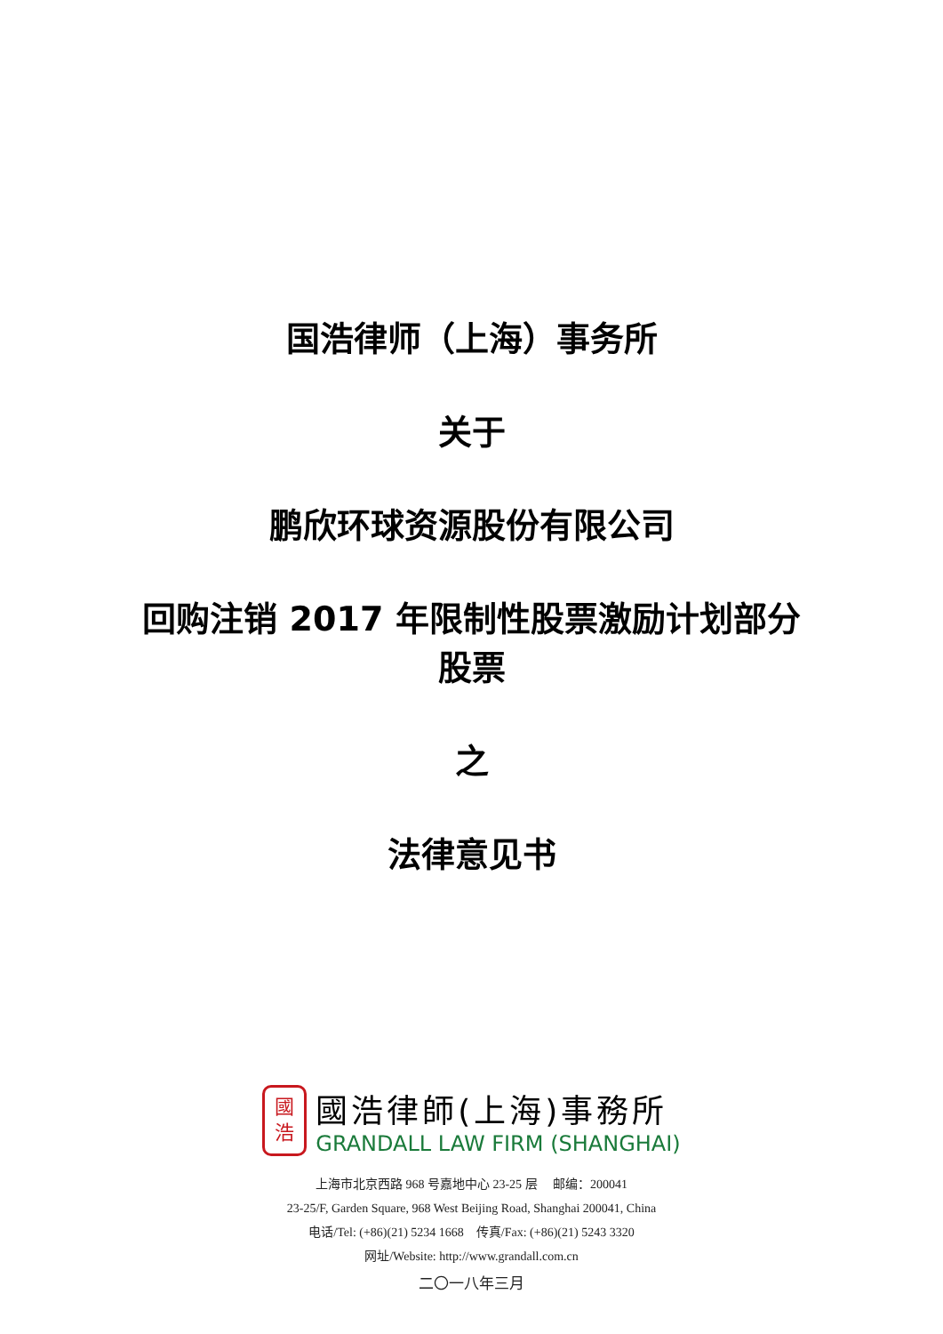国浩律师（上海）事务所
关于
鹏欣环球资源股份有限公司
回购注销 2017 年限制性股票激励计划部分
股票
之
法律意见书
國
浩
國浩律師(上海)事務所
GRANDALL LAW FIRM (SHANGHAI)
上海市北京西路 968 号嘉地中心 23-25 层 邮编：200041
23-25/F, Garden Square, 968 West Beijing Road, Shanghai 200041, China
电话/Tel: (+86)(21) 5234 1668 传真/Fax: (+86)(21) 5243 3320
网址/Website: http://www.grandall.com.cn
二〇一八年三月